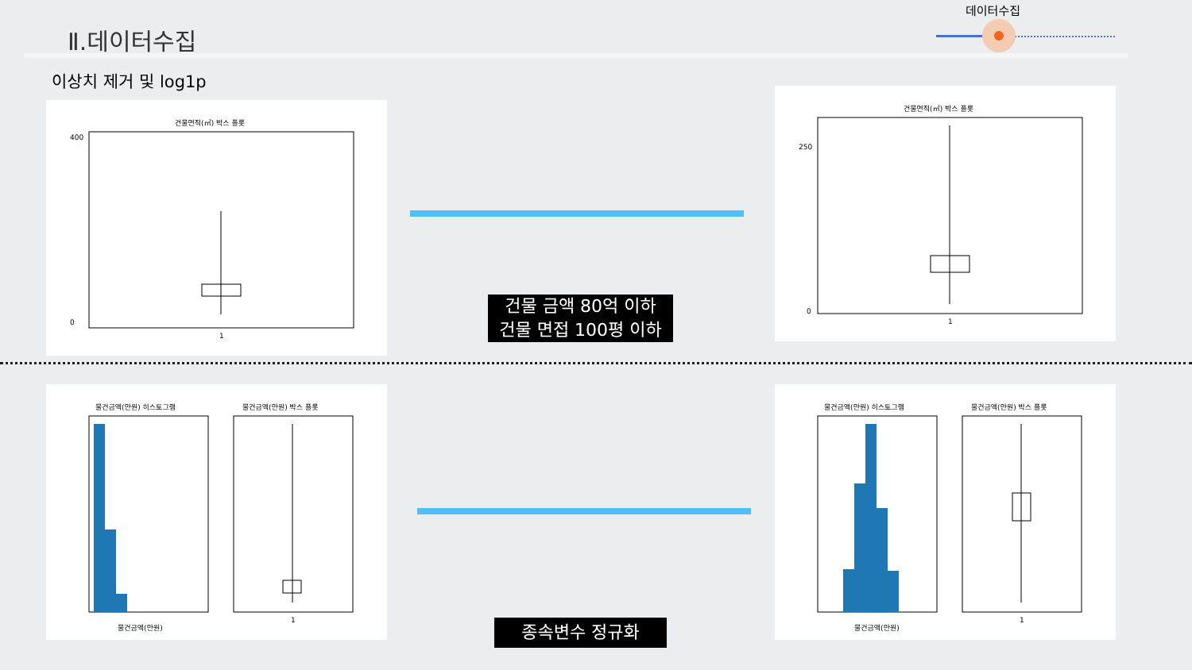Ⅱ.데이터수집
데이터수집
이상치 제거 및 log1p
건물면적(㎡) 박스 플롯
400
0
1
건물면적(㎡) 박스 플롯
250
0
1
건물 금액 80억 이하
건물 면접 100평 이하
물건금액(만원) 히스토그램
물건금액(만원) 박스 플롯
물건금액(만원)
1
물건금액(만원) 히스토그램
물건금액(만원) 박스 플롯
물건금액(만원)
1
종속변수 정규화